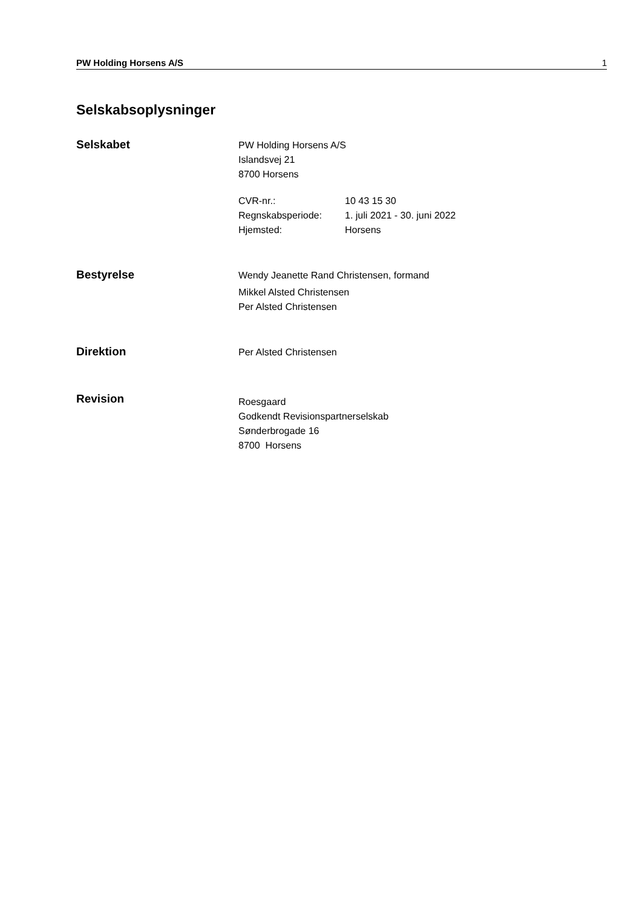PW Holding Horsens A/S 1
Selskabsoplysninger
Selskabet
PW Holding Horsens A/S
Islandsvej 21
8700 Horsens
| CVR-nr.: | 10 43 15 30 |
| Regnskabsperiode: | 1. juli 2021 - 30. juni 2022 |
| Hjemsted: | Horsens |
Bestyrelse
Wendy Jeanette Rand Christensen, formand
Mikkel Alsted Christensen
Per Alsted Christensen
Direktion
Per Alsted Christensen
Revision
Roesgaard
Godkendt Revisionspartnerselskab
Sønderbrogade 16
8700 Horsens